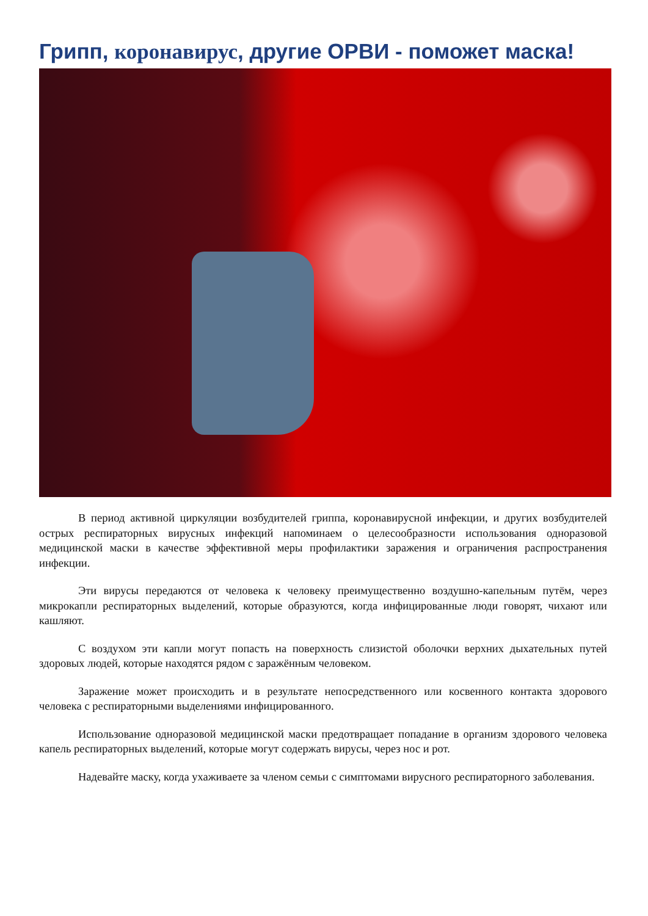Грипп, коронавирус, другие ОРВИ - поможет маска!
В период активной циркуляции возбудителей гриппа, коронавирусной инфекции, и других возбудителей острых респираторных вирусных инфекций напоминаем о целесообразности использования одноразовой медицинской маски в качестве эффективной меры профилактики заражения и ограничения распространения инфекции.
Эти вирусы передаются от человека к человеку преимущественно воздушно-капельным путём, через микрокапли респираторных выделений, которые образуются, когда инфицированные люди говорят, чихают или кашляют.
С воздухом эти капли могут попасть на поверхность слизистой оболочки верхних дыхательных путей здоровых людей, которые находятся рядом с заражённым человеком.
Заражение может происходить и в результате непосредственного или косвенного контакта здорового человека с респираторными выделениями инфицированного.
Использование одноразовой медицинской маски предотвращает попадание в организм здорового человека капель респираторных выделений, которые могут содержать вирусы, через нос и рот.
Надевайте маску, когда ухаживаете за членом семьи с симптомами вирусного респираторного заболевания.